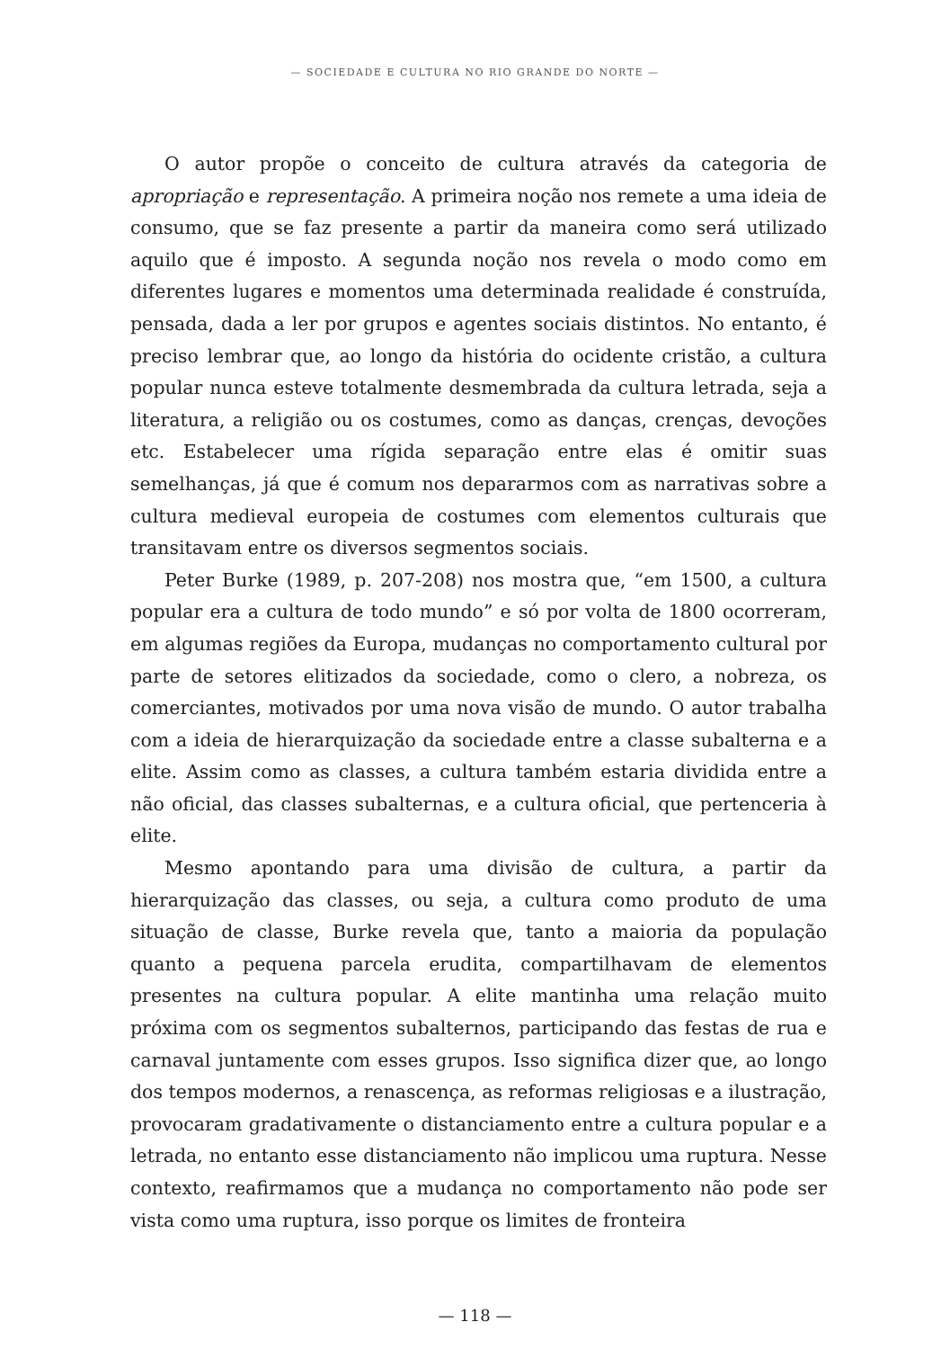— SOCIEDADE E CULTURA NO RIO GRANDE DO NORTE —
O autor propõe o conceito de cultura através da categoria de apropriação e representação. A primeira noção nos remete a uma ideia de consumo, que se faz presente a partir da maneira como será utilizado aquilo que é imposto. A segunda noção nos revela o modo como em diferentes lugares e momentos uma determinada realidade é construída, pensada, dada a ler por grupos e agentes sociais distintos. No entanto, é preciso lembrar que, ao longo da história do ocidente cristão, a cultura popular nunca esteve totalmente desmembrada da cultura letrada, seja a literatura, a religião ou os costumes, como as danças, crenças, devoções etc. Estabelecer uma rígida separação entre elas é omitir suas semelhanças, já que é comum nos depararmos com as narrativas sobre a cultura medieval europeia de costumes com elementos culturais que transitavam entre os diversos segmentos sociais.
Peter Burke (1989, p. 207-208) nos mostra que, “em 1500, a cultura popular era a cultura de todo mundo” e só por volta de 1800 ocorreram, em algumas regiões da Europa, mudanças no comportamento cultural por parte de setores elitizados da sociedade, como o clero, a nobreza, os comerciantes, motivados por uma nova visão de mundo. O autor trabalha com a ideia de hierarquização da sociedade entre a classe subalterna e a elite. Assim como as classes, a cultura também estaria dividida entre a não oficial, das classes subalternas, e a cultura oficial, que pertenceria à elite.
Mesmo apontando para uma divisão de cultura, a partir da hierarquização das classes, ou seja, a cultura como produto de uma situação de classe, Burke revela que, tanto a maioria da população quanto a pequena parcela erudita, compartilhavam de elementos presentes na cultura popular. A elite mantinha uma relação muito próxima com os segmentos subalternos, participando das festas de rua e carnaval juntamente com esses grupos. Isso significa dizer que, ao longo dos tempos modernos, a renascença, as reformas religiosas e a ilustração, provocaram gradativamente o distanciamento entre a cultura popular e a letrada, no entanto esse distanciamento não implicou uma ruptura. Nesse contexto, reafirmamos que a mudança no comportamento não pode ser vista como uma ruptura, isso porque os limites de fronteira
— 118 —